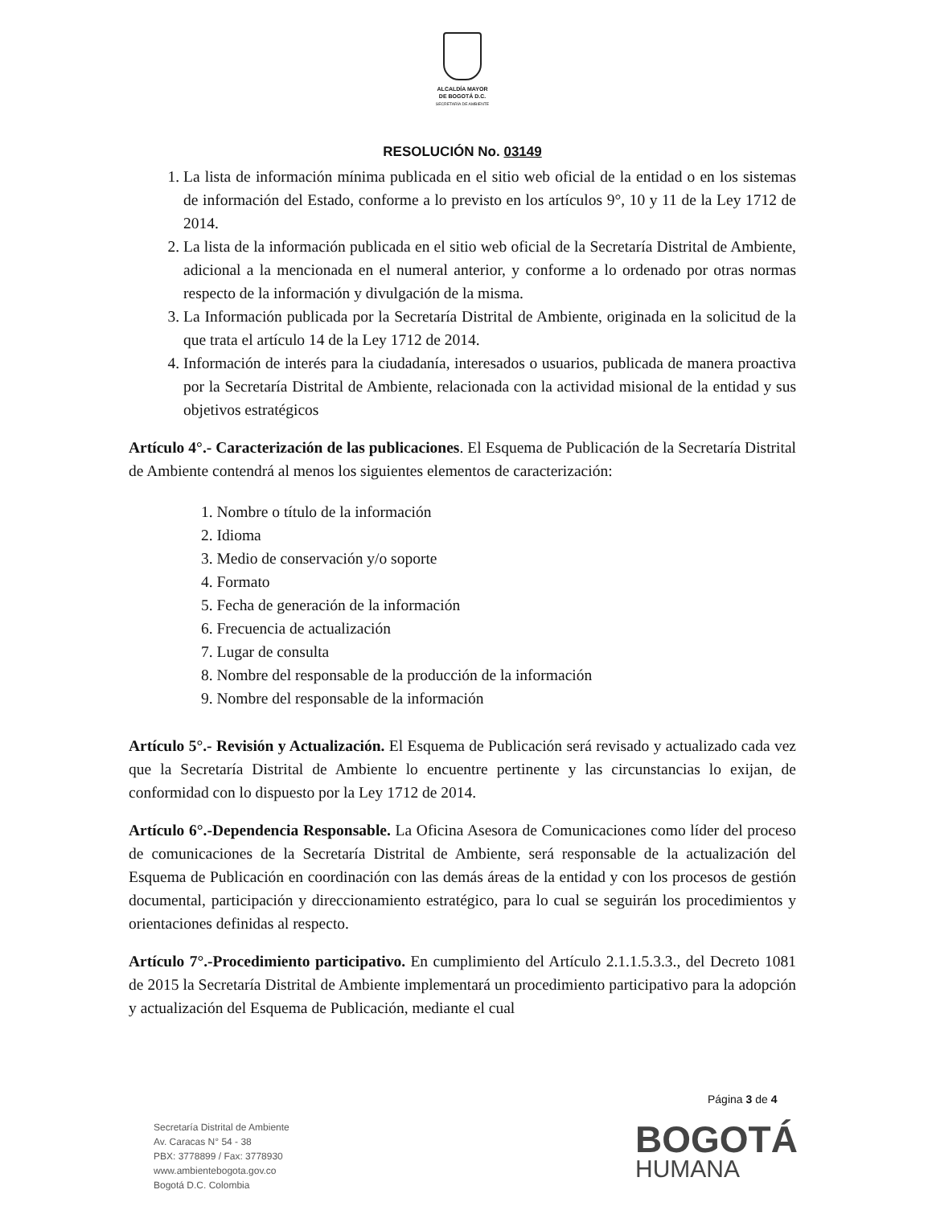ALCALDÍA MAYOR
DE BOGOTÁ D.C.
SECRETARÍA DE AMBIENTE
RESOLUCIÓN No. 03149
1. La lista de información mínima publicada en el sitio web oficial de la entidad o en los sistemas de información del Estado, conforme a lo previsto en los artículos 9°, 10 y 11 de la Ley 1712 de 2014.
2. La lista de la información publicada en el sitio web oficial de la Secretaría Distrital de Ambiente, adicional a la mencionada en el numeral anterior, y conforme a lo ordenado por otras normas respecto de la información y divulgación de la misma.
3. La Información publicada por la Secretaría Distrital de Ambiente, originada en la solicitud de la que trata el artículo 14 de la Ley 1712 de 2014.
4. Información de interés para la ciudadanía, interesados o usuarios, publicada de manera proactiva por la Secretaría Distrital de Ambiente, relacionada con la actividad misional de la entidad y sus objetivos estratégicos
Artículo 4°.- Caracterización de las publicaciones. El Esquema de Publicación de la Secretaría Distrital de Ambiente contendrá al menos los siguientes elementos de caracterización:
1. Nombre o título de la información
2. Idioma
3. Medio de conservación y/o soporte
4. Formato
5. Fecha de generación de la información
6. Frecuencia de actualización
7. Lugar de consulta
8. Nombre del responsable de la producción de la información
9. Nombre del responsable de la información
Artículo 5°.- Revisión y Actualización. El Esquema de Publicación será revisado y actualizado cada vez que la Secretaría Distrital de Ambiente lo encuentre pertinente y las circunstancias lo exijan, de conformidad con lo dispuesto por la Ley 1712 de 2014.
Artículo 6°.-Dependencia Responsable. La Oficina Asesora de Comunicaciones como líder del proceso de comunicaciones de la Secretaría Distrital de Ambiente, será responsable de la actualización del Esquema de Publicación en coordinación con las demás áreas de la entidad y con los procesos de gestión documental, participación y direccionamiento estratégico, para lo cual se seguirán los procedimientos y orientaciones definidas al respecto.
Artículo 7°.-Procedimiento participativo. En cumplimiento del Artículo 2.1.1.5.3.3., del Decreto 1081 de 2015 la Secretaría Distrital de Ambiente implementará un procedimiento participativo para la adopción y actualización del Esquema de Publicación, mediante el cual
Página 3 de 4
Secretaría Distrital de Ambiente
Av. Caracas N° 54 - 38
PBX: 3778899 / Fax: 3778930
www.ambientebogota.gov.co
Bogotá D.C. Colombia
BOGOTÁ
HUMANA